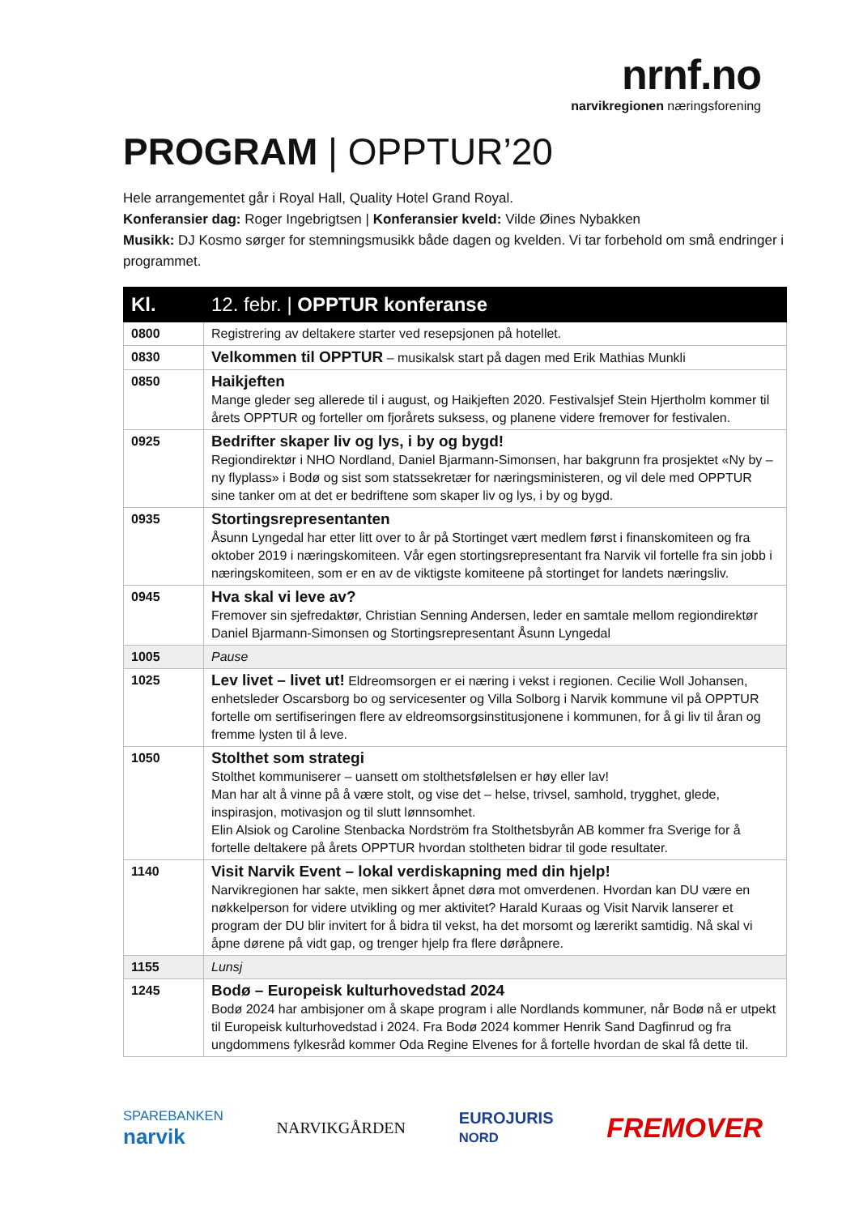nrnf.no
narvikregionen næringsforening
PROGRAM | OPPTUR’20
Hele arrangementet går i Royal Hall, Quality Hotel Grand Royal.
Konferansier dag: Roger Ingebrigtsen | Konferansier kveld: Vilde Øines Nybakken
Musikk: DJ Kosmo sørger for stemningsmusikk både dagen og kvelden. Vi tar forbehold om små endringer i programmet.
| Kl. | 12. febr. / OPPTUR konferanse |
| --- | --- |
| 0800 | Registrering av deltakere starter ved resepsjonen på hotellet. |
| 0830 | Velkommen til OPPTUR – musikalsk start på dagen med Erik Mathias Munkli |
| 0850 | Haikjeften Mange gleder seg allerede til i august, og Haikjeften 2020. Festivalsjef Stein Hjertholm kommer til årets OPPTUR og forteller om fjorårets suksess, og planene videre fremover for festivalen. |
| 0925 | Bedrifter skaper liv og lys, i by og bygd! Regiondirektør i NHO Nordland, Daniel Bjarmann-Simonsen, har bakgrunn fra prosjektet «Ny by – ny flyplass» i Bodø og sist som statssekretær for næringsministeren, og vil dele med OPPTUR sine tanker om at det er bedriftene som skaper liv og lys, i by og bygd. |
| 0935 | Stortingsrepresentanten Åsunn Lyngedal har etter litt over to år på Stortinget vært medlem først i finanskomiteen og fra oktober 2019 i næringskomiteen. Vår egen stortingsrepresentant fra Narvik vil fortelle fra sin jobb i næringskomiteen, som er en av de viktigste komiteene på stortinget for landets næringsliv. |
| 0945 | Hva skal vi leve av? Fremover sin sjefredaktør, Christian Senning Andersen, leder en samtale mellom regiondirektør Daniel Bjarmann-Simonsen og Stortingsrepresentant Åsunn Lyngedal |
| 1005 | Pause |
| 1025 | Lev livet – livet ut! Eldreomsorgen er ei næring i vekst i regionen. Cecilie Woll Johansen, enhetsleder Oscarsborg bo og servicesenter og Villa Solborg i Narvik kommune vil på OPPTUR fortelle om sertifiseringen flere av eldreomsorgsinstitusjonene i kommunen, for å gi liv til åran og fremme lysten til å leve. |
| 1050 | Stolthet som strategi Stolthet kommuniserer – uansett om stolthetsfølelsen er høy eller lav! Man har alt å vinne på å være stolt, og vise det – helse, trivsel, samhold, trygghet, glede, inspirasjon, motivasjon og til slutt lønnsomhet. Elin Alsiok og Caroline Stenbacka Nordström fra Stolthetsbyrån AB kommer fra Sverige for å fortelle deltakere på årets OPPTUR hvordan stoltheten bidrar til gode resultater. |
| 1140 | Visit Narvik Event – lokal verdiskapning med din hjelp! Narvikregionen har sakte, men sikkert åpnet døra mot omverdenen. Hvordan kan DU være en nøkkelperson for videre utvikling og mer aktivitet? Harald Kuraas og Visit Narvik lanserer et program der DU blir invitert for å bidra til vekst, ha det morsomt og lærerikt samtidig. Nå skal vi åpne dørene på vidt gap, og trenger hjelp fra flere døråpnere. |
| 1155 | Lunsj |
| 1245 | Bodø – Europeisk kulturhovedstad 2024 Bodø 2024 har ambisjoner om å skape program i alle Nordlands kommuner, når Bodø nå er utpekt til Europeisk kulturhovedstad i 2024. Fra Bodø 2024 kommer Henrik Sand Dagfinrud og fra ungdommens fylkesråd kommer Oda Regine Elvenes for å fortelle hvordan de skal få dette til. |
SPAREBANKEN
narvik
NARVIKGÅRDEN
EUROJURIS
NORD
FREMOVER